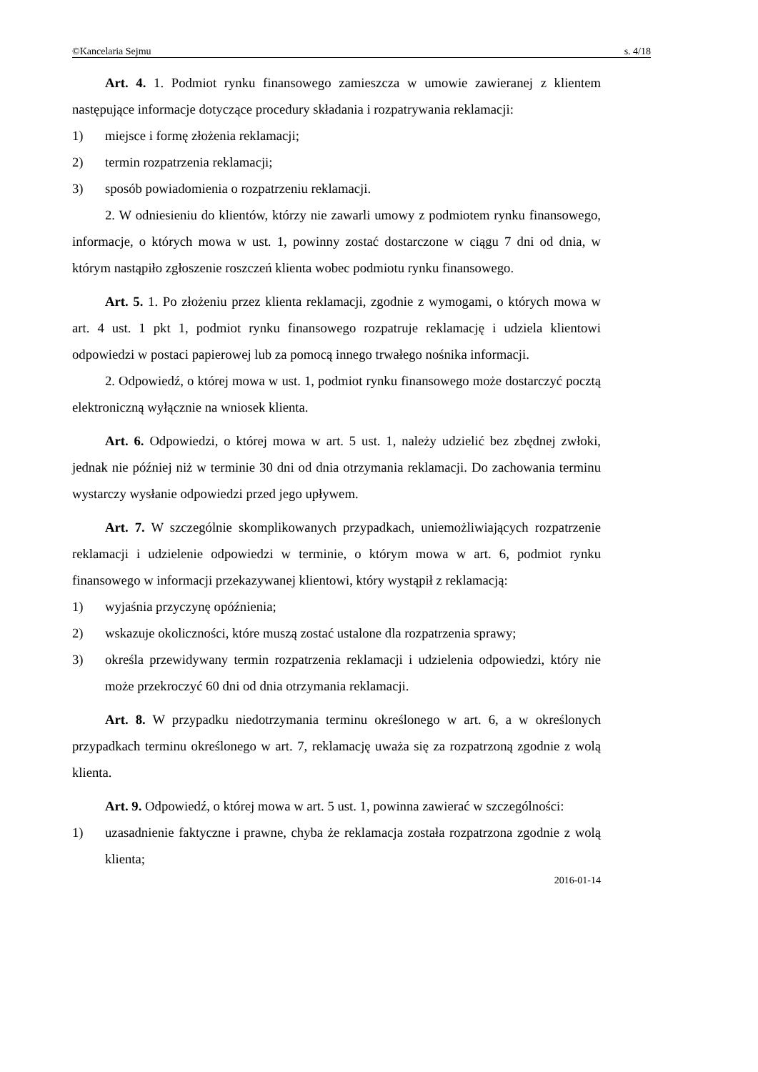©Kancelaria Sejmu s. 4/18
Art. 4. 1. Podmiot rynku finansowego zamieszcza w umowie zawieranej z klientem następujące informacje dotyczące procedury składania i rozpatrywania reklamacji:
1) miejsce i formę złożenia reklamacji;
2) termin rozpatrzenia reklamacji;
3) sposób powiadomienia o rozpatrzeniu reklamacji.
2. W odniesieniu do klientów, którzy nie zawarli umowy z podmiotem rynku finansowego, informacje, o których mowa w ust. 1, powinny zostać dostarczone w ciągu 7 dni od dnia, w którym nastąpiło zgłoszenie roszczeń klienta wobec podmiotu rynku finansowego.
Art. 5. 1. Po złożeniu przez klienta reklamacji, zgodnie z wymogami, o których mowa w art. 4 ust. 1 pkt 1, podmiot rynku finansowego rozpatruje reklamację i udziela klientowi odpowiedzi w postaci papierowej lub za pomocą innego trwałego nośnika informacji.
2. Odpowiedź, o której mowa w ust. 1, podmiot rynku finansowego może dostarczyć pocztą elektroniczną wyłącznie na wniosek klienta.
Art. 6. Odpowiedzi, o której mowa w art. 5 ust. 1, należy udzielić bez zbędnej zwłoki, jednak nie później niż w terminie 30 dni od dnia otrzymania reklamacji. Do zachowania terminu wystarczy wysłanie odpowiedzi przed jego upływem.
Art. 7. W szczególnie skomplikowanych przypadkach, uniemożliwiających rozpatrzenie reklamacji i udzielenie odpowiedzi w terminie, o którym mowa w art. 6, podmiot rynku finansowego w informacji przekazywanej klientowi, który wystąpił z reklamacją:
1) wyjaśnia przyczynę opóźnienia;
2) wskazuje okoliczności, które muszą zostać ustalone dla rozpatrzenia sprawy;
3) określa przewidywany termin rozpatrzenia reklamacji i udzielenia odpowiedzi, który nie może przekroczyć 60 dni od dnia otrzymania reklamacji.
Art. 8. W przypadku niedotrzymania terminu określonego w art. 6, a w określonych przypadkach terminu określonego w art. 7, reklamację uważa się za rozpatrzoną zgodnie z wolą klienta.
Art. 9. Odpowiedź, o której mowa w art. 5 ust. 1, powinna zawierać w szczególności:
1) uzasadnienie faktyczne i prawne, chyba że reklamacja została rozpatrzona zgodnie z wolą klienta;
2016-01-14